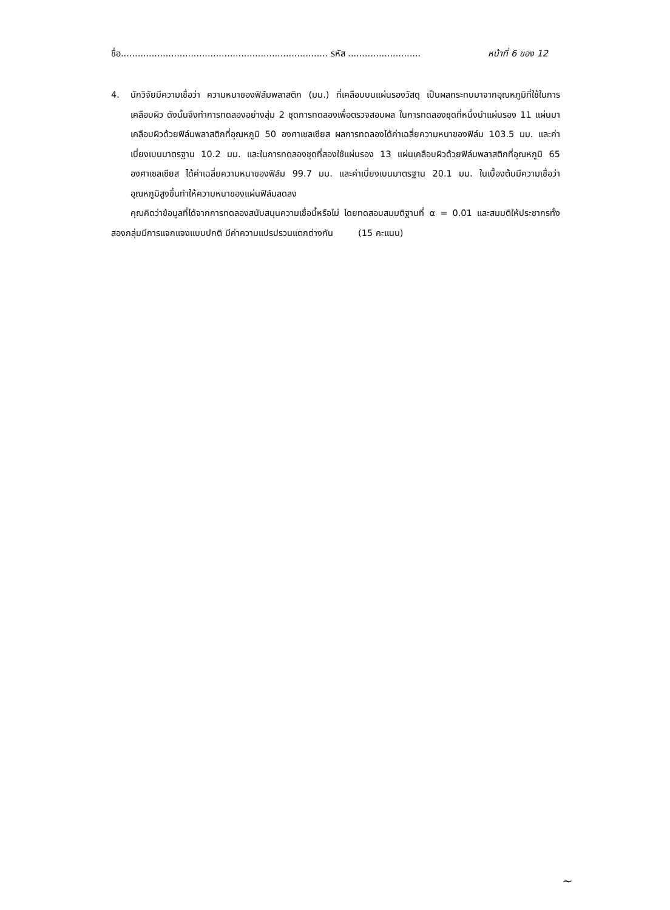ชื่อ.......................................................................... รหัส .......................... หน้าที่ 6 ของ 12
4. นักวิจัยมีความเชื่อว่า ความหนาของฟิล์มพลาสติก (มม.) ที่เคลือบบนแผ่นรองวัสดุ เป็นผลกระทบมาจากอุณหภูมิที่ใช้ในการเคลือบผิว ดังนั้นจึงทำการทดลองอย่างสุ่ม 2 ชุดการทดลองเพื่อตรวจสอบผล ในการทดลองชุดที่หนึ่งนำแผ่นรอง 11 แผ่นมาเคลือบผิวด้วยฟิล์มพลาสติกที่อุณหภูมิ 50 องศาเซลเซียส ผลการทดลองได้ค่าเฉลี่ยความหนาของฟิล์ม 103.5 มม. และค่าเบี่ยงเบนมาตรฐาน 10.2 มม. และในการทดลองชุดที่สองใช้แผ่นรอง 13 แผ่นเคลือบผิวด้วยฟิล์มพลาสติกที่อุณหภูมิ 65 องศาเซลเซียส ได้ค่าเฉลี่ยความหนาของฟิล์ม 99.7 มม. และค่าเบี่ยงเบนมาตรฐาน 20.1 มม. ในเบื้องต้นมีความเชื่อว่าอุณหภูมิสูงขึ้นทำให้ความหนาของแผ่นฟิล์มลดลง
คุณคิดว่าข้อมูลที่ได้จากการทดลองสนับสนุนความเชื่อนี้หรือไม่ โดยทดสอบสมมติฐานที่ α = 0.01 และสมมติให้ประชากรทั้งสองกลุ่มมีการแจกแจงแบบปกติ มีค่าความแปรปรวนแตกต่างกัน (15 คะแนน)
~